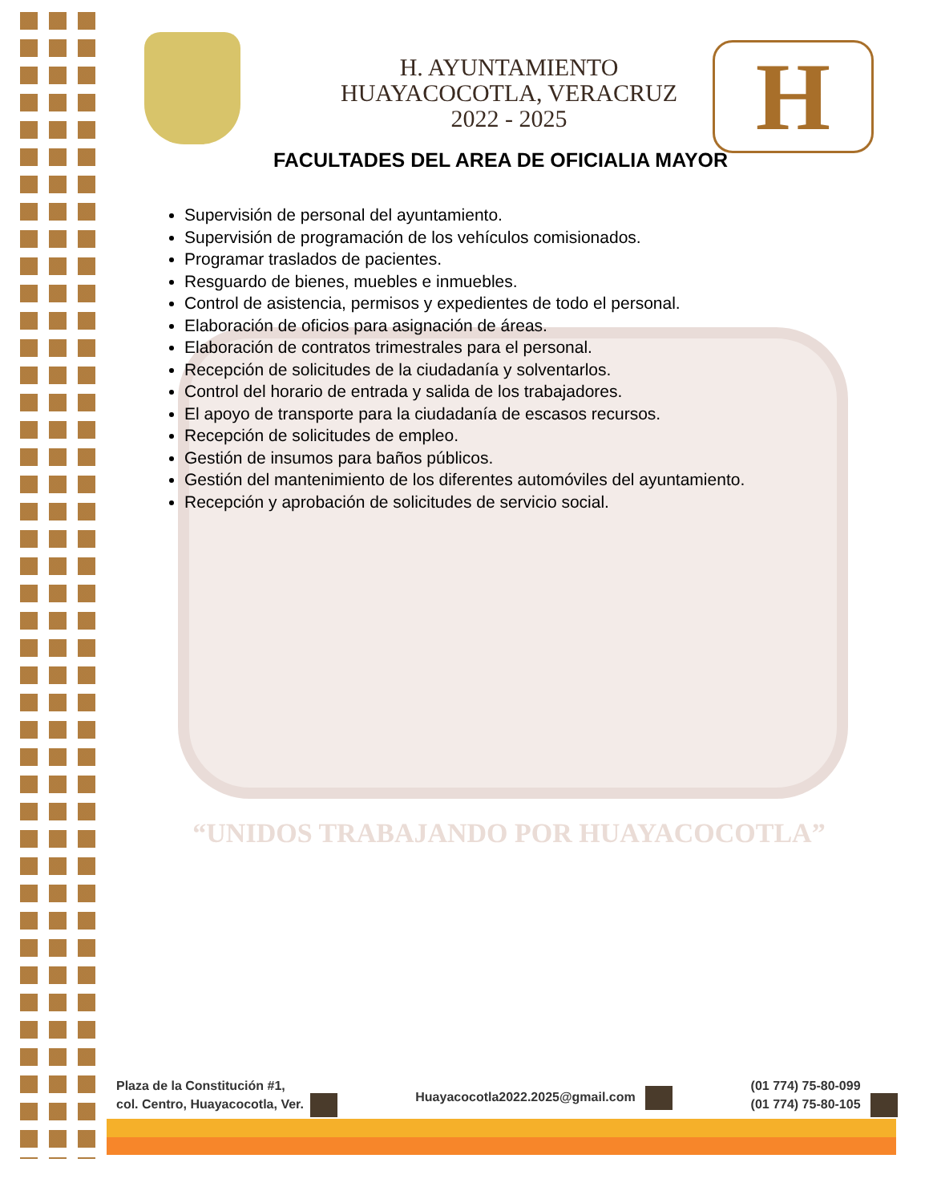“UNIDOS TRABAJANDO POR HUAYACOCOTLA”
H
H. AYUNTAMIENTO
HUAYACOCOTLA, VERACRUZ
2022 - 2025
FACULTADES DEL AREA DE OFICIALIA MAYOR
Supervisión de personal del ayuntamiento.
Supervisión de programación de los vehículos comisionados.
Programar traslados de pacientes.
Resguardo de bienes, muebles e inmuebles.
Control de asistencia, permisos y expedientes de todo el personal.
Elaboración de oficios para asignación de áreas.
Elaboración de contratos trimestrales para el personal.
Recepción de solicitudes de la ciudadanía y solventarlos.
Control del horario de entrada y salida de los trabajadores.
El apoyo de transporte para la ciudadanía de escasos recursos.
Recepción de solicitudes de empleo.
Gestión de insumos para baños públicos.
Gestión del mantenimiento de los diferentes automóviles del ayuntamiento.
Recepción y aprobación de solicitudes de servicio social.
Plaza de la Constitución #1,
col. Centro, Huayacocotla, Ver.
Huayacocotla2022.2025@gmail.com
(01 774) 75-80-099
(01 774) 75-80-105